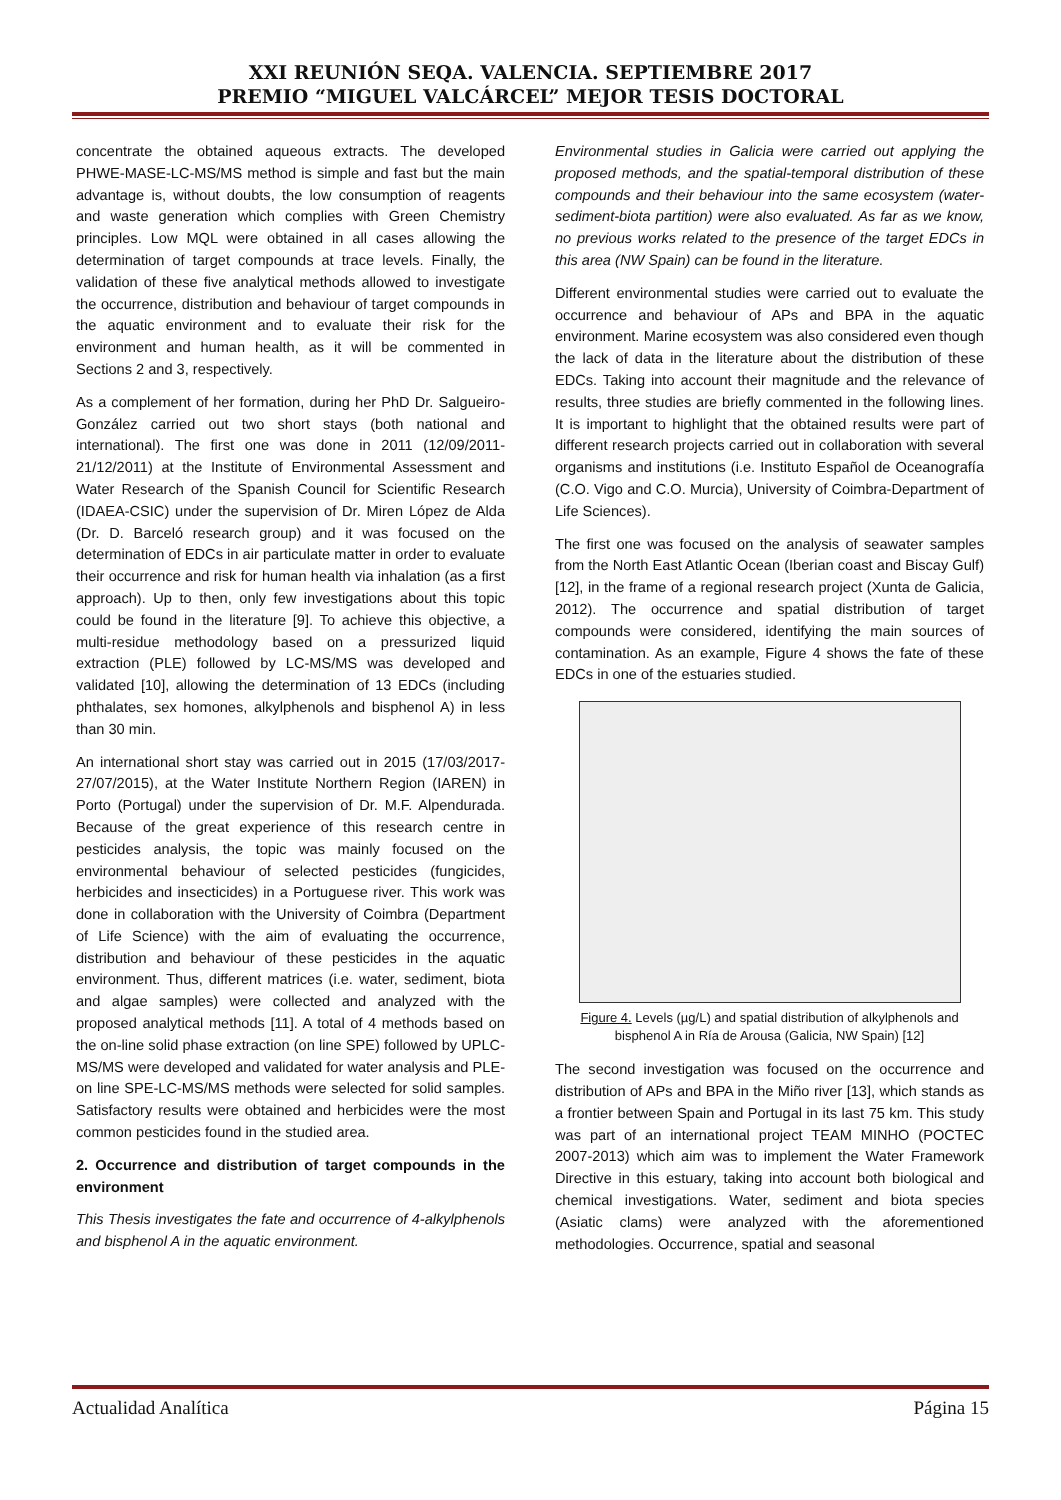XXI REUNIÓN SEQA. VALENCIA. SEPTIEMBRE 2017
PREMIO “MIGUEL VALCÁRCEL” MEJOR TESIS DOCTORAL
concentrate the obtained aqueous extracts. The developed PHWE-MASE-LC-MS/MS method is simple and fast but the main advantage is, without doubts, the low consumption of reagents and waste generation which complies with Green Chemistry principles. Low MQL were obtained in all cases allowing the determination of target compounds at trace levels. Finally, the validation of these five analytical methods allowed to investigate the occurrence, distribution and behaviour of target compounds in the aquatic environment and to evaluate their risk for the environment and human health, as it will be commented in Sections 2 and 3, respectively.
As a complement of her formation, during her PhD Dr. Salgueiro-González carried out two short stays (both national and international). The first one was done in 2011 (12/09/2011-21/12/2011) at the Institute of Environmental Assessment and Water Research of the Spanish Council for Scientific Research (IDAEA-CSIC) under the supervision of Dr. Miren López de Alda (Dr. D. Barceló research group) and it was focused on the determination of EDCs in air particulate matter in order to evaluate their occurrence and risk for human health via inhalation (as a first approach). Up to then, only few investigations about this topic could be found in the literature [9]. To achieve this objective, a multi-residue methodology based on a pressurized liquid extraction (PLE) followed by LC-MS/MS was developed and validated [10], allowing the determination of 13 EDCs (including phthalates, sex homones, alkylphenols and bisphenol A) in less than 30 min.
An international short stay was carried out in 2015 (17/03/2017-27/07/2015), at the Water Institute Northern Region (IAREN) in Porto (Portugal) under the supervision of Dr. M.F. Alpendurada. Because of the great experience of this research centre in pesticides analysis, the topic was mainly focused on the environmental behaviour of selected pesticides (fungicides, herbicides and insecticides) in a Portuguese river. This work was done in collaboration with the University of Coimbra (Department of Life Science) with the aim of evaluating the occurrence, distribution and behaviour of these pesticides in the aquatic environment. Thus, different matrices (i.e. water, sediment, biota and algae samples) were collected and analyzed with the proposed analytical methods [11]. A total of 4 methods based on the on-line solid phase extraction (on line SPE) followed by UPLC- MS/MS were developed and validated for water analysis and PLE-on line SPE-LC-MS/MS methods were selected for solid samples. Satisfactory results were obtained and herbicides were the most common pesticides found in the studied area.
2. Occurrence and distribution of target compounds in the environment
This Thesis investigates the fate and occurrence of 4-alkylphenols and bisphenol A in the aquatic environment.
Environmental studies in Galicia were carried out applying the proposed methods, and the spatial-temporal distribution of these compounds and their behaviour into the same ecosystem (water-sediment-biota partition) were also evaluated. As far as we know, no previous works related to the presence of the target EDCs in this area (NW Spain) can be found in the literature.
Different environmental studies were carried out to evaluate the occurrence and behaviour of APs and BPA in the aquatic environment. Marine ecosystem was also considered even though the lack of data in the literature about the distribution of these EDCs. Taking into account their magnitude and the relevance of results, three studies are briefly commented in the following lines. It is important to highlight that the obtained results were part of different research projects carried out in collaboration with several organisms and institutions (i.e. Instituto Español de Oceanografía (C.O. Vigo and C.O. Murcia), University of Coimbra-Department of Life Sciences).
The first one was focused on the analysis of seawater samples from the North East Atlantic Ocean (Iberian coast and Biscay Gulf) [12], in the frame of a regional research project (Xunta de Galicia, 2012). The occurrence and spatial distribution of target compounds were considered, identifying the main sources of contamination. As an example, Figure 4 shows the fate of these EDCs in one of the estuaries studied.
Figure 4. Levels (µg/L) and spatial distribution of alkylphenols and bisphenol A in Ría de Arousa (Galicia, NW Spain) [12]
The second investigation was focused on the occurrence and distribution of APs and BPA in the Miño river [13], which stands as a frontier between Spain and Portugal in its last 75 km. This study was part of an international project TEAM MINHO (POCTEC 2007-2013) which aim was to implement the Water Framework Directive in this estuary, taking into account both biological and chemical investigations. Water, sediment and biota species (Asiatic clams) were analyzed with the aforementioned methodologies. Occurrence, spatial and seasonal
Actualidad Analítica Página 15